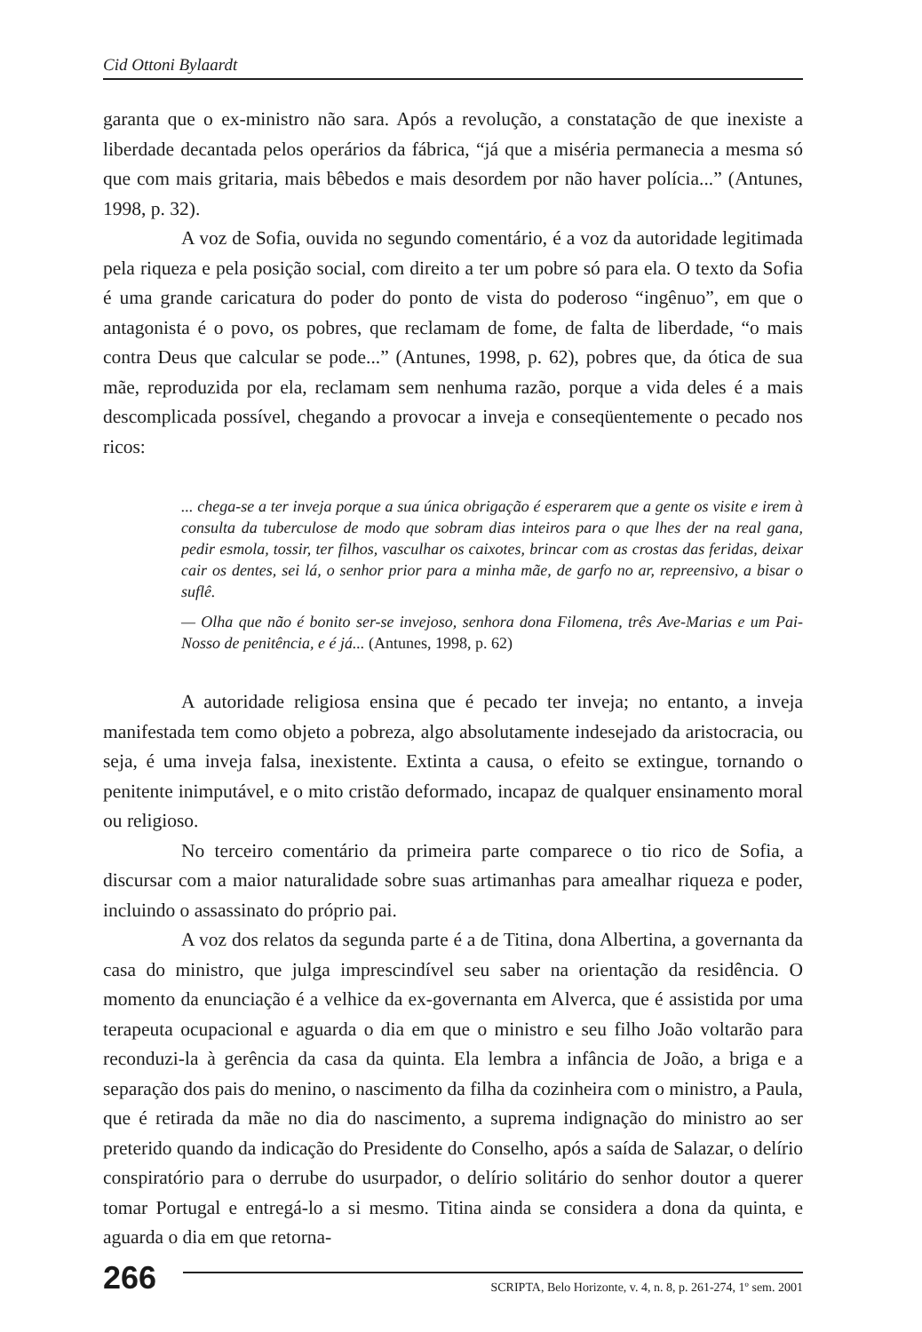Cid Ottoni Bylaardt
garanta que o ex-ministro não sara. Após a revolução, a constatação de que inexiste a liberdade decantada pelos operários da fábrica, “já que a miséria permanecia a mesma só que com mais gritaria, mais bêbedos e mais desordem por não haver polícia...” (Antunes, 1998, p. 32).
A voz de Sofia, ouvida no segundo comentário, é a voz da autoridade legitimada pela riqueza e pela posição social, com direito a ter um pobre só para ela. O texto da Sofia é uma grande caricatura do poder do ponto de vista do poderoso “ingênuo”, em que o antagonista é o povo, os pobres, que reclamam de fome, de falta de liberdade, “o mais contra Deus que calcular se pode...” (Antunes, 1998, p. 62), pobres que, da ótica de sua mãe, reproduzida por ela, reclamam sem nenhuma razão, porque a vida deles é a mais descomplicada possível, chegando a provocar a inveja e conseqüentemente o pecado nos ricos:
... chega-se a ter inveja porque a sua única obrigação é esperarem que a gente os visite e irem à consulta da tuberculose de modo que sobram dias inteiros para o que lhes der na real gana, pedir esmola, tossir, ter filhos, vasculhar os caixotes, brincar com as crostas das feridas, deixar cair os dentes, sei lá, o senhor prior para a minha mãe, de garfo no ar, repreensivo, a bisar o suflê.
— Olha que não é bonito ser-se invejoso, senhora dona Filomena, três Ave-Marias e um Pai-Nosso de penitência, e é já... (Antunes, 1998, p. 62)
A autoridade religiosa ensina que é pecado ter inveja; no entanto, a inveja manifestada tem como objeto a pobreza, algo absolutamente indesejado da aristocracia, ou seja, é uma inveja falsa, inexistente. Extinta a causa, o efeito se extingue, tornando o penitente inimputável, e o mito cristão deformado, incapaz de qualquer ensinamento moral ou religioso.
No terceiro comentário da primeira parte comparece o tio rico de Sofia, a discursar com a maior naturalidade sobre suas artimanhas para amealhar riqueza e poder, incluindo o assassinato do próprio pai.
A voz dos relatos da segunda parte é a de Titina, dona Albertina, a governanta da casa do ministro, que julga imprescindível seu saber na orientação da residência. O momento da enunciação é a velhice da ex-governanta em Alverca, que é assistida por uma terapeuta ocupacional e aguarda o dia em que o ministro e seu filho João voltarão para reconduzi-la à gerência da casa da quinta. Ela lembra a infância de João, a briga e a separação dos pais do menino, o nascimento da filha da cozinheira com o ministro, a Paula, que é retirada da mãe no dia do nascimento, a suprema indignação do ministro ao ser preterido quando da indicação do Presidente do Conselho, após a saída de Salazar, o delírio conspiratório para o derrube do usurpador, o delírio solitário do senhor doutor a querer tomar Portugal e entregá-lo a si mesmo. Titina ainda se considera a dona da quinta, e aguarda o dia em que retorna-
266
SCRIPTA, Belo Horizonte, v. 4, n. 8, p. 261-274, 1º sem. 2001